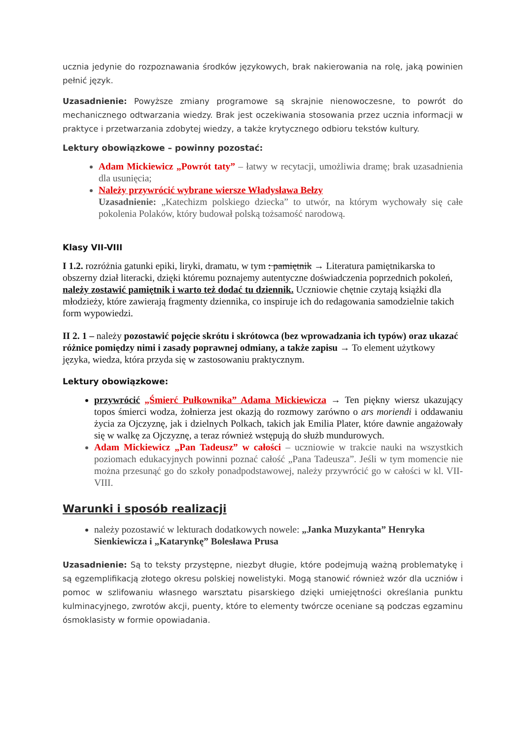ucznia jedynie do rozpoznawania środków językowych, brak nakierowania na rolę, jaką powinien pełnić język.
Uzasadnienie: Powyższe zmiany programowe są skrajnie nienowoczesne, to powrót do mechanicznego odtwarzania wiedzy. Brak jest oczekiwania stosowania przez ucznia informacji w praktyce i przetwarzania zdobytej wiedzy, a także krytycznego odbioru tekstów kultury.
Lektury obowiązkowe – powinny pozostać:
Adam Mickiewicz „Powrót taty” – łatwy w recytacji, umożliwia dramę; brak uzasadnienia dla usunięcia;
Należy przywrócić wybrane wiersze Władysława Bełzy
Uzasadnienie: „Katechizm polskiego dziecka” to utwór, na którym wychowały się całe pokolenia Polaków, który budował polską tożsamość narodową.
Klasy VII-VIII
I 1.2. rozróżnia gatunki epiki, liryki, dramatu, w tym : pamiętnik → Literatura pamiętnikarska to obszerny dział literacki, dzięki któremu poznajemy autentyczne doświadczenia poprzednich pokoleń, należy zostawić pamiętnik i warto też dodać tu dziennik. Uczniowie chętnie czytają książki dla młodzieży, które zawierają fragmenty dziennika, co inspiruje ich do redagowania samodzielnie takich form wypowiedzi.
II 2. 1 – należy pozostawić pojęcie skrótu i skrótowca (bez wprowadzania ich typów) oraz ukazać różnice pomiędzy nimi i zasady poprawnej odmiany, a także zapisu → To element użytkowy języka, wiedza, która przyda się w zastosowaniu praktycznym.
Lektury obowiązkowe:
przywrócić „Śmierć Pułkownika” Adama Mickiewicza → Ten piękny wiersz ukazujący topos śmierci wodza, żołnierza jest okazją do rozmowy zarówno o ars moriendi i oddawaniu życia za Ojczyznę, jak i dzielnych Polkach, takich jak Emilia Plater, które dawnie angażowały się w walkę za Ojczyznę, a teraz również wstępują do służb mundurowych.
Adam Mickiewicz „Pan Tadeusz” w całości – uczniowie w trakcie nauki na wszystkich poziomach edukacyjnych powinni poznać całość „Pana Tadeusza”. Jeśli w tym momencie nie można przesunąć go do szkoły ponadpodstawowej, należy przywrócić go w całości w kl. VII-VIII.
Warunki i sposób realizacji
należy pozostawić w lekturach dodatkowych nowele: „Janka Muzykanta” Henryka Sienkiewicza i „Katarynkę” Bolesława Prusa
Uzasadnienie: Są to teksty przystępne, niezbyt długie, które podejmują ważną problematykę i są egzemplifikacją złotego okresu polskiej nowelistyki. Mogą stanowić również wzór dla uczniów i pomoc w szlifowaniu własnego warsztatu pisarskiego dzięki umiejętności określania punktu kulminacyjnego, zwrotów akcji, puenty, które to elementy twórcze oceniane są podczas egzaminu ósmoklasisty w formie opowiadania.